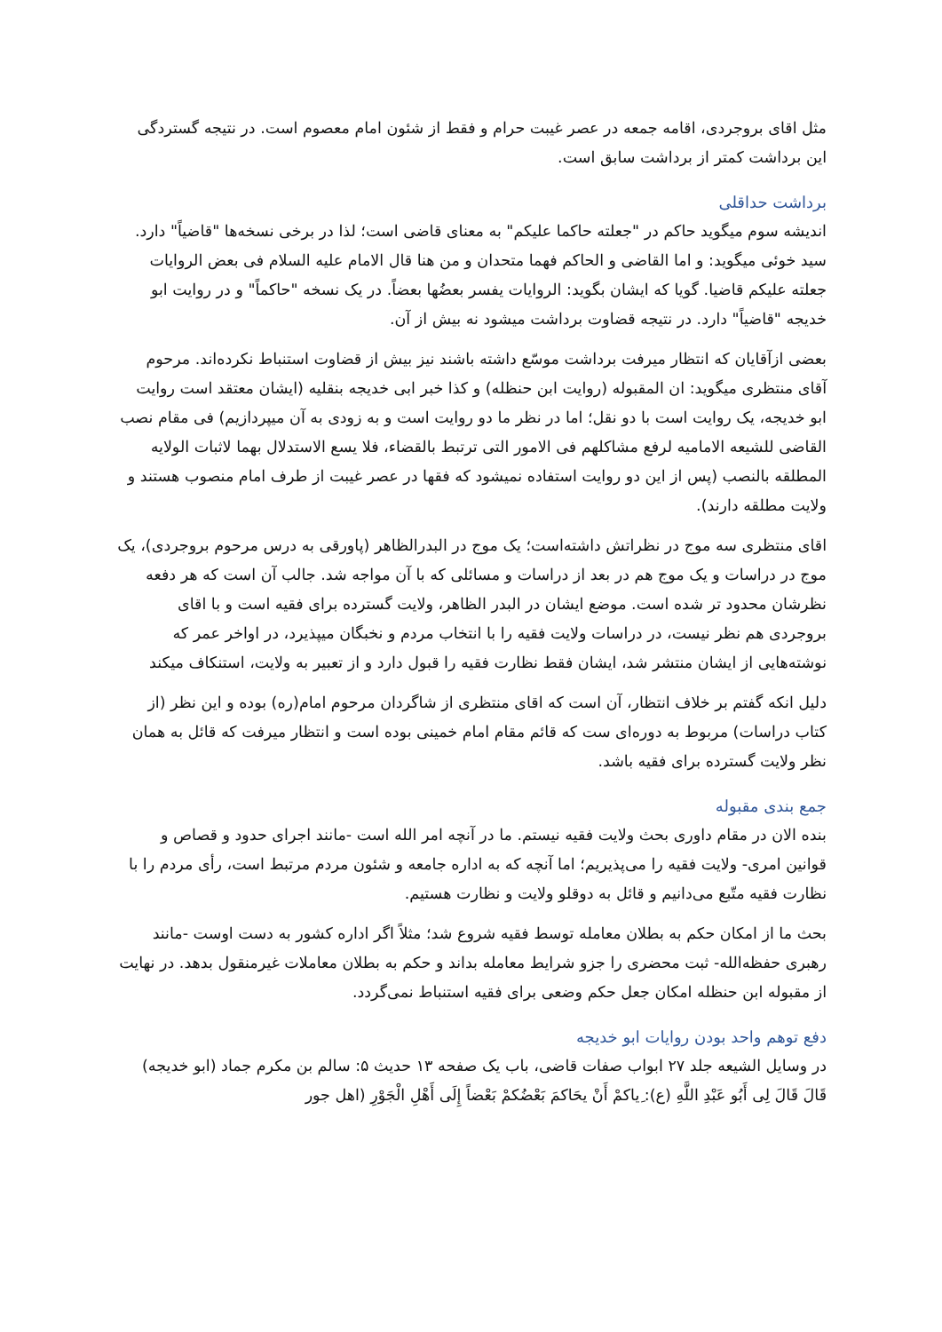مثل اقای بروجردی، اقامه جمعه در عصر غیبت حرام و فقط از شئون امام معصوم است. در نتیجه گستردگی این برداشت کمتر از برداشت سابق است.
برداشت حداقلی
اندیشه سوم میگوید حاکم در "جعلته حاکما علیکم" به معنای قاضی است؛ لذا در برخی نسخه‌ها "قاضیاً" دارد. سید خوئی میگوید: و اما القاضی و الحاکم فهما متحدان و من هنا قال الامام علیه السلام فی بعض الروایات جعلته علیکم قاضیا. گویا که ایشان بگوید: الروایات یفسر بعضُها بعضاً. در یک نسخه "حاکماً" و در روایت ابو خدیجه "قاضیاً" دارد. در نتیجه قضاوت برداشت میشود نه بیش از آن.
بعضی ازآقایان که انتظار میرفت برداشت موسّع داشته باشند نیز بیش از قضاوت استنباط نکرده‌اند. مرحوم آقای منتظری میگوید: ان المقبوله (روایت ابن حنظله) و کذا خبر ابی خدیجه بنقلیه (ایشان معتقد است روایت ابو خدیجه، یک روایت است با دو نقل؛ اما در نظر ما دو روایت است و به زودی به آن میپردازیم) فی مقام نصب القاضی للشیعه الامامیه لرفع مشاکلهم فی الامور التی ترتبط بالقضاء، فلا یسع الاستدلال بهما لاثبات الولایه المطلقه بالنصب (پس از این دو روایت استفاده نمیشود که فقها در عصر غیبت از طرف امام منصوب هستند و ولایت مطلقه دارند).
اقای منتظری سه موج در نظراتش داشته‌است؛ یک موج در البدرالظاهر (پاورقی به درس مرحوم بروجردی)، یک موج در دراسات و یک موج هم در بعد از دراسات و مسائلی که با آن مواجه شد. جالب آن است که هر دفعه نظرشان محدود تر شده است. موضع ایشان در البدر الظاهر، ولایت گسترده برای فقیه است و با اقای بروجردی هم نظر نیست، در دراسات ولایت فقیه را با انتخاب مردم و نخبگان میپذیرد، در اواخر عمر که نوشته‌هایی از ایشان منتشر شد، ایشان فقط نظارت فقیه را قبول دارد و از تعبیر به ولایت، استنکاف میکند
دلیل انکه گفتم بر خلاف انتظار، آن است که اقای منتظری از شاگردان مرحوم امام(ره) بوده و این نظر (از کتاب دراسات) مربوط به دوره‌ای ست که قائم مقام امام خمینی بوده است و انتظار میرفت که قائل به همان نظر ولایت گسترده برای فقیه باشد.
جمع بندی مقبوله
بنده الان در مقام داوری بحث ولایت فقیه نیستم. ما در آنچه امر الله است -مانند اجرای حدود و قصاص و قوانین امری- ولایت فقیه را می‌پذیریم؛ اما آنچه که به اداره جامعه و شئون مردم مرتبط است، رأی مردم را با نظارت فقیه متّبع می‌دانیم و قائل به دوقلو ولایت و نظارت هستیم.
بحث ما از امکان حکم به بطلان معامله توسط فقیه شروع شد؛ مثلاً اگر اداره کشور به دست اوست -مانند رهبری حفظه‌الله- ثبت محضری را جزو شرایط معامله بداند و حکم به بطلان معاملات غیرمنقول بدهد. در نهایت از مقبوله ابن حنظله امکان جعل حکم وضعی برای فقیه استنباط نمی‌گردد.
دفع توهم واحد بودن روایات ابو خدیجه
در وسایل الشیعه جلد ۲۷ ابواب صفات قاضی، باب یک صفحه ۱۳ حدیث ۵: سالم بن مکرم جماد (ابو خدیجه) قَالَ قَالَ لِی أَبُو عَبْدِ اللَّهِ (ع): ‌ِیاکمْ أَنْ یحَاکمَ بَعْضُکمْ بَعْضاً إِلَی أَهْلِ الْجَوْرِ (اهل جور